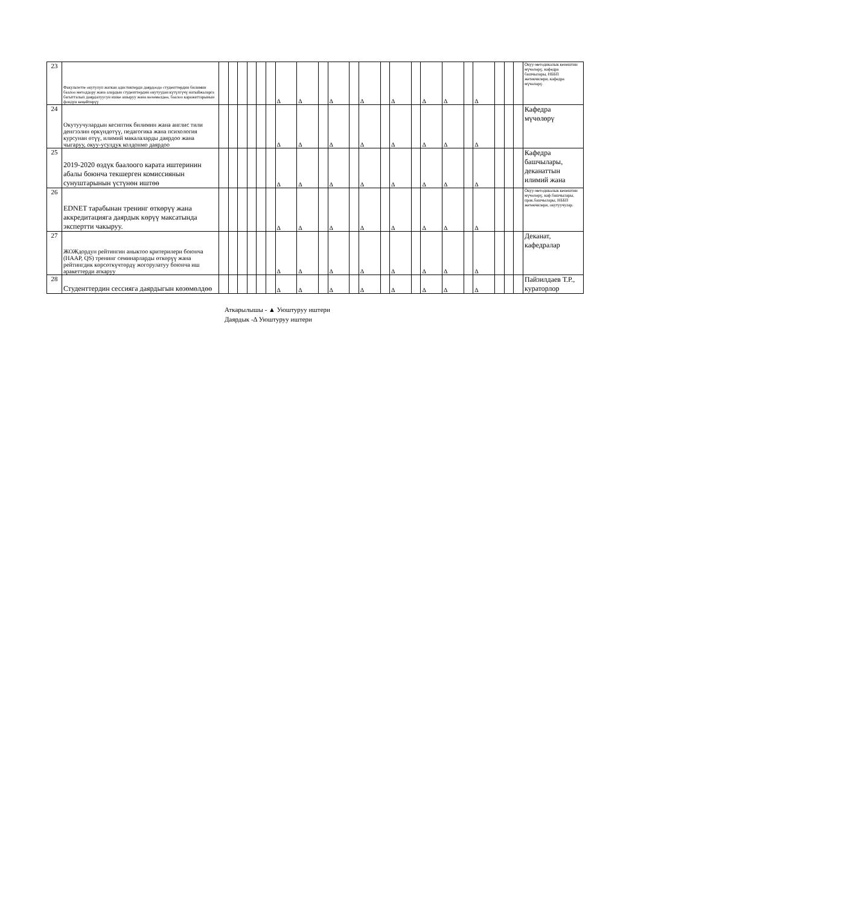| 23 | Факультетте окутулуп жаткан адистиктерди даярдоодо студенттердин билимин баалоо методдору жана алардын студенттердин окутуудан күтүлгүчү натыйжаларга багытталып даярдалуусун ишке ашыруу жана көзөмөлдөө, баалоо каражаттарынын фондун кеңейтирүү | | | | | | | Δ | Δ | | Δ | | Δ | | Δ | | Δ | Δ | | Δ | | | | Окуу-методикалык кенештин мүчөлөрү, кафедра башчылары, НББП жетекчилери, кафедра мүчөлөрү. |
| 24 | Окутуучулардын кесиптик билимин жана англис тили денгээлин өркүндөтүү, педагогика жана психология курсунан өтүү, илимий макалаларды даярдоо жана чыгаруу, окуу-усулдук колдонмо даярдоо | | | | | | | Δ | Δ | | Δ | | Δ | | Δ | | Δ | Δ | | Δ | | | | Кафедра мүчөлөрү |
| 25 | 2019-2020 өздүк баалоого карата иштеринин абалы боюнча текшерген комиссиянын сунуштарынын үстүнөн иштөө | | | | | | | Δ | Δ | | Δ | | Δ | | Δ | | Δ | Δ | | Δ | | | | Кафедра башчылары, деканаттын илимий жана |
| 26 | EDNET тарабынан тренинг өткөрүү жана аккредитацияга даярдык көрүү максатында экспертти чакыруу. | | | | | | | Δ | Δ | | Δ | | Δ | | Δ | | Δ | Δ | | Δ | | | | Окуу-методикалык кенештин мүчөлөрү, каф.башчылары, прак.башчылары, НББП жетекчилери, окутуучулар. |
| 27 | ЖОЖдордун рейтингин аныктоо критерилери боюнча (HAAP, QS) тренинг семинарларды өткөрүү жана рейтингдик көрсөткүчтөрдү жогорулатуу боюнча иш аракеттерди аткаруу | | | | | | | Δ | Δ | | Δ | | Δ | | Δ | | Δ | Δ | | Δ | | | | Деканат, кафедралар |
| 28 | Студенттердин сессияга даярдыгын көзөмөлдөө | | | | | | | Δ | Δ | | Δ | | Δ | | Δ | | Δ | Δ | | Δ | | | | Пайзилдаев Т.Р., кураторлор |
Аткарылышы - ▲ Уюштуруу иштери
Даярдык -Δ Уюштуруу иштери